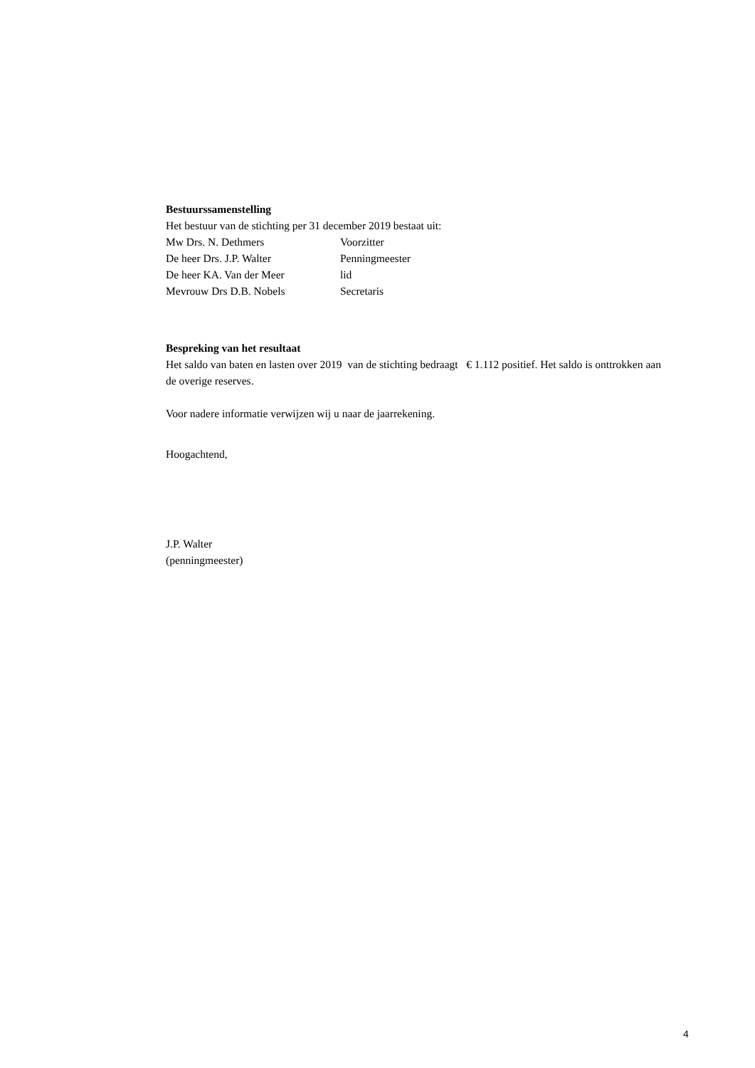Bestuurssamenstelling
Het bestuur van de stichting per 31 december 2019 bestaat uit:
Mw Drs. N. Dethmers Voorzitter
De heer Drs. J.P. Walter Penningmeester
De heer KA. Van der Meer lid
Mevrouw Drs D.B. Nobels Secretaris
Bespreking van het resultaat
Het saldo van baten en lasten over 2019 van de stichting bedraagt € 1.112 positief. Het saldo is onttrokken aan de overige reserves.
Voor nadere informatie verwijzen wij u naar de jaarrekening.
Hoogachtend,
J.P. Walter
(penningmeester)
4